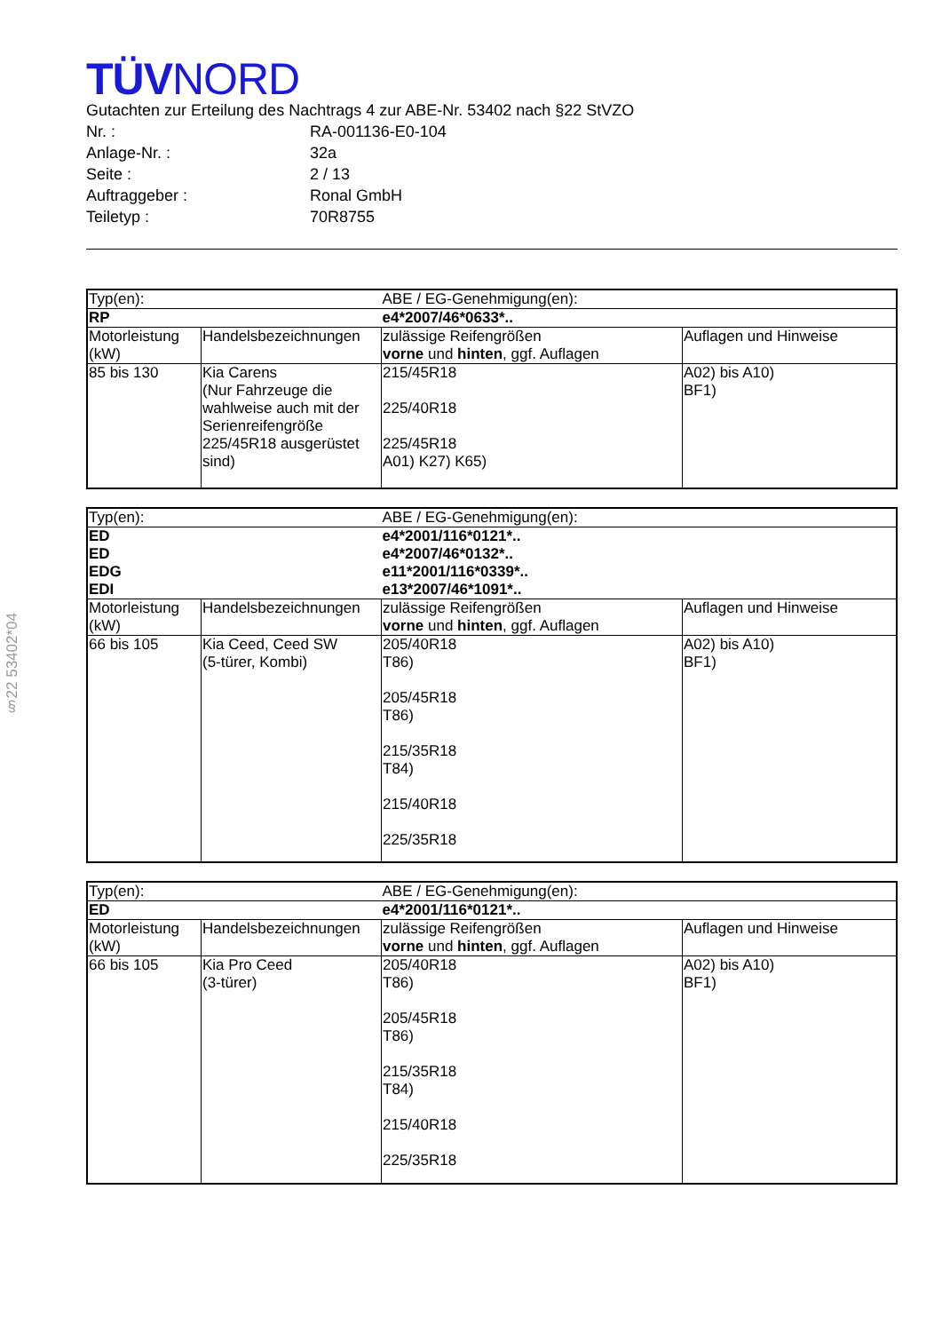§22 53402*04
TÜVNORD
Gutachten zur Erteilung des Nachtrags 4 zur ABE-Nr. 53402 nach §22 StVZO
Nr. : RA-001136-E0-104
Anlage-Nr. : 32a
Seite : 2 / 13
Auftraggeber : Ronal GmbH
Teiletyp : 70R8755
| Typ(en): | | ABE / EG-Genehmigung(en): | |
| RP | | e4*2007/46*0633*.. | |
| Motorleistung (kW) | Handelsbezeichnungen | zulässige Reifengrößen vorne und hinten , ggf. Auflagen | Auflagen und Hinweise |
| 85 bis 130 | Kia Carens (Nur Fahrzeuge die wahlweise auch mit der Serienreifengröße 225/45R18 ausgerüstet sind) | 215/45R18 225/40R18 225/45R18 A01) K27) K65) | A02) bis A10) BF1) |
| Typ(en): | | ABE / EG-Genehmigung(en): | |
| ED | | e4*2001/116*0121*.. | |
| ED | | e4*2007/46*0132*.. | |
| EDG | | e11*2001/116*0339*.. | |
| EDI | | e13*2007/46*1091*.. | |
| Motorleistung (kW) | Handelsbezeichnungen | zulässige Reifengrößen vorne und hinten , ggf. Auflagen | Auflagen und Hinweise |
| 66 bis 105 | Kia Ceed, Ceed SW (5-türer, Kombi) | 205/40R18 T86) 205/45R18 T86) 215/35R18 T84) 215/40R18 225/35R18 | A02) bis A10) BF1) |
| Typ(en): | | ABE / EG-Genehmigung(en): | |
| ED | | e4*2001/116*0121*.. | |
| Motorleistung (kW) | Handelsbezeichnungen | zulässige Reifengrößen vorne und hinten , ggf. Auflagen | Auflagen und Hinweise |
| 66 bis 105 | Kia Pro Ceed (3-türer) | 205/40R18 T86) 205/45R18 T86) 215/35R18 T84) 215/40R18 225/35R18 | A02) bis A10) BF1) |